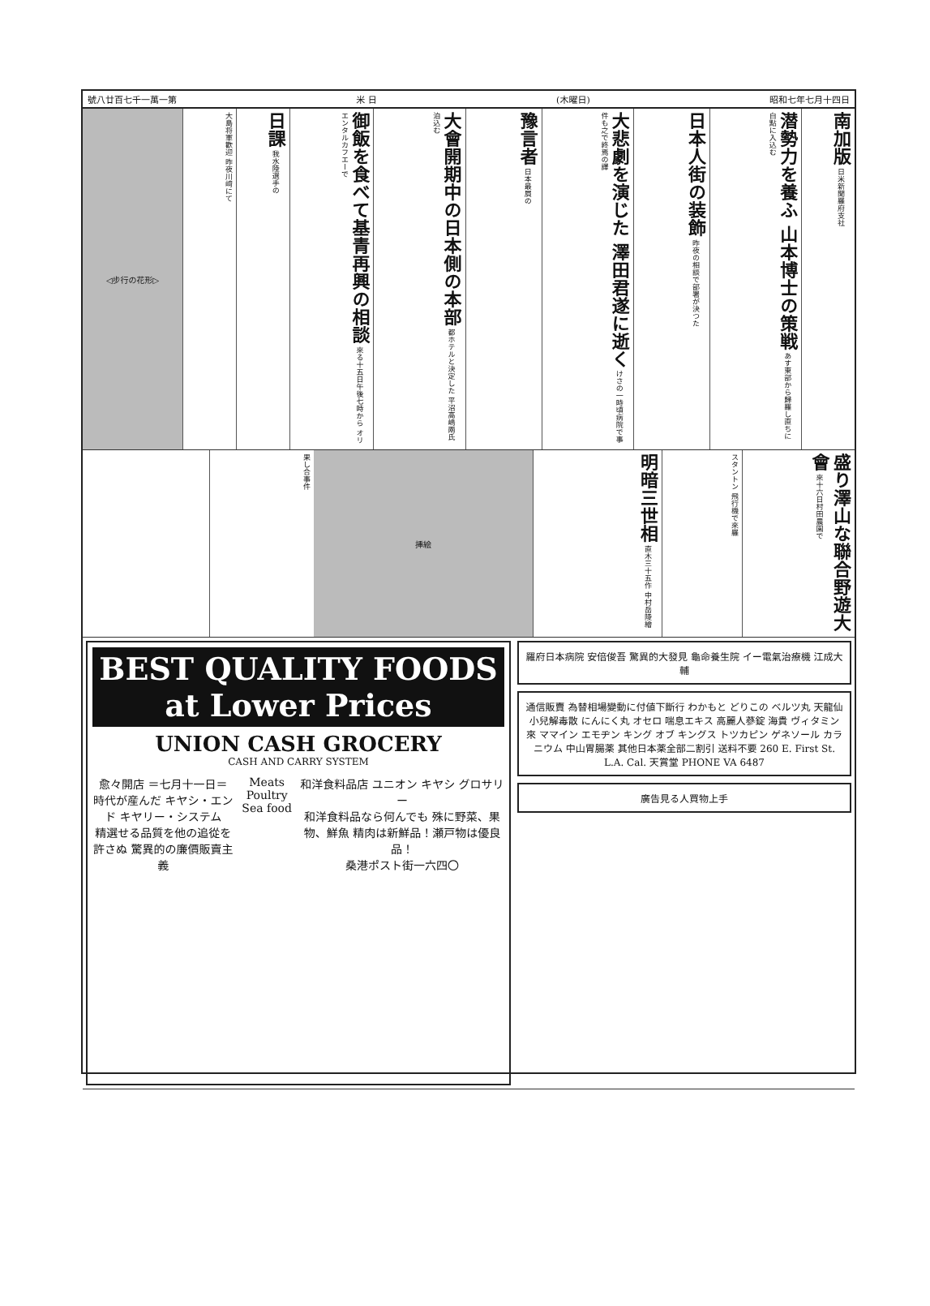號八廿百七千一萬一第 米 日 (木曜日) 昭和七年七月十四日
南加版 日米新聞羅府支社
潜勢力を養ふ 山本博士の策戦 あす東部から歸羅し直ちに白點に入込む
日本人街の装飾 昨夜の相談で部署が決つた
大悲劇を演じた 澤田君遂に逝く けさの一時頃病院で事件も之で終焉の譯
豫言者 日本最屓の
大會開期中の日本側の本部 都ホテルと決定した 平沼高嶋兩氏泊込む
御飯を食べて基青再興の相談 來る十五日午後七時から オリエンタルカフエーで
日課 我水陸選手の
大島将軍歡迎 昨夜川﨑にて
◁步行の花形▷
盛り澤山な聯合野遊大會 來十六日村田農園で
スタントン 飛行機で來羅
明暗三世相 直木三十五作 中村岳陵繪
挿絵
果し合事件
羅府日本病院 安倍俊吾 驚異的大發見 龜命養生院 イー電氣治療機 江成大輔
通信販賣 為替相場變動に付値下斷行 わかもと どりこの ベルツ丸 天龍仙 小兒解毒散 にんにく丸 オセロ 喘息エキス 高麗人蔘錠 海貴 ヴィタミン 來 ママイン エモヂン キング オブ キングス トツカピン ゲネソール カラニウム 中山胃腸薬 其他日本薬全部二割引 送料不要 260 E. First St. L.A. Cal. 天賞堂 PHONE VA 6487
廣告見る人買物上手
BEST QUALITY FOODS
at Lower Prices
UNION CASH GROCERY
CASH AND CARRY SYSTEM
愈々開店 ＝七月十一日＝
時代が産んだ キヤシ・エンド キヤリー・システム
精選せる品質を他の追從を許さぬ 驚異的の廉價販賣主義
Meats Poultry Sea food 和洋食料品店 ユニオン キヤシ グロサリー
和洋食料品なら何んでも 殊に野菜、果物、鮮魚 精肉は新鮮品！瀬戸物は優良品！
桑港ポスト街一六四〇